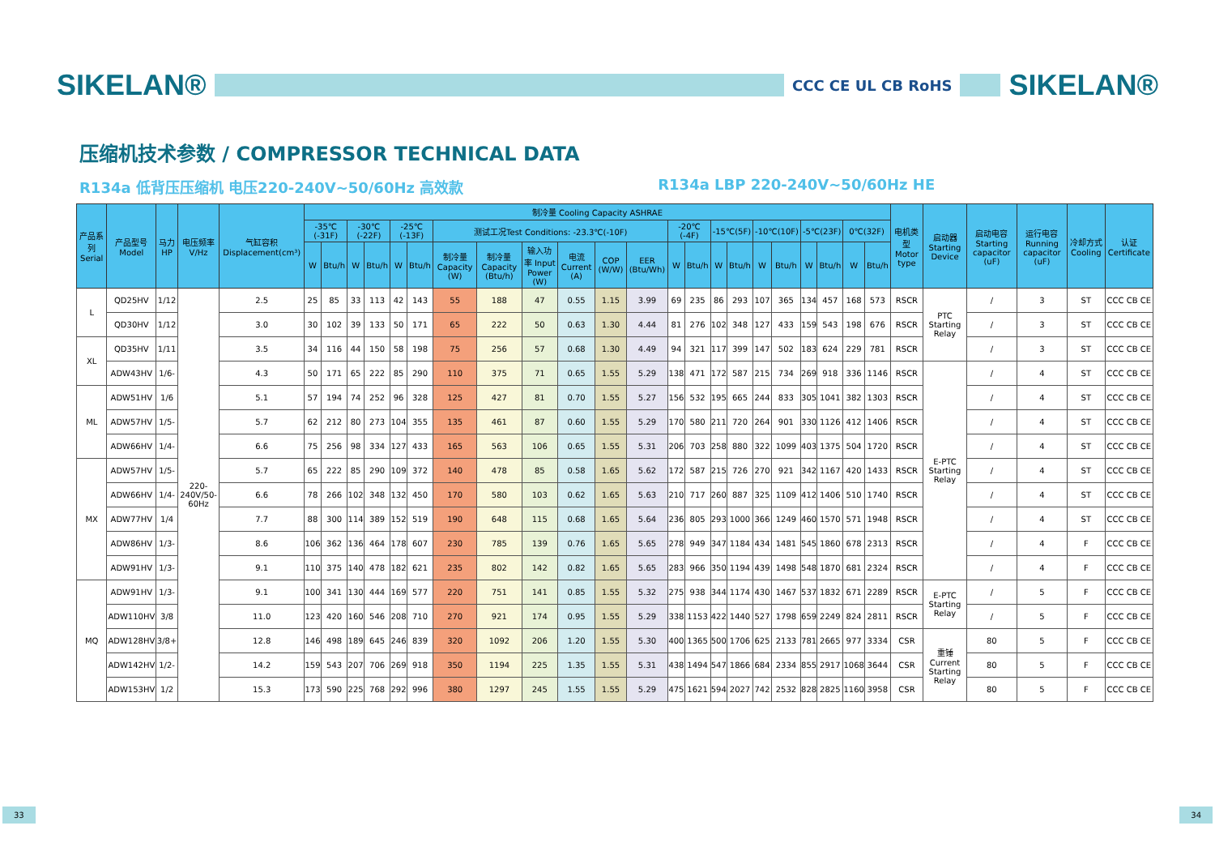SIKELAN®
CCC CE UL CB RoHS
SIKELAN®
压缩机技术参数 / COMPRESSOR TECHNICAL DATA
R134a 低背压压缩机 电压220-240V~50/60Hz 高效款 R134a LBP 220-240V~50/60Hz HE
| 产品系列 Serial | 产品型号 Model | 马力HP | 电压频率 V/Hz | 气缸容积 Displacement(cm³) | 制冷量 Cooling Capacity ASHRAE | | | | | | | | | | | | | | | | | | | | | | 电机类型 Motor type | 启动器 Starting Device | 启动电容 Starting capacitor (uF) | 运行电容 Running capacitor (uF) | 冷却方式 Cooling | 认证 Certificate |
| --- | --- | --- | --- | --- | --- | --- | --- | --- | --- | --- | --- | --- | --- | --- | --- | --- | --- | --- | --- | --- | --- | --- | --- | --- | --- | --- | --- | --- | --- | --- | --- | --- |
| | | | | | -35℃ (-31F) | | -30℃(-22F) | | -25℃(-13F) | | 测试工况Test Conditions: -23.3℃(-10F) | | | | | | -20℃(-4F) | | -15℃(5F) | | -10℃(10F) | | -5℃(23F) | | 0℃(32F) | | | | | | | |
| | | | | | W | Btu/h | W | Btu/h | W | Btu/h | 制冷量 Capacity (W) | 制冷量 Capacity (Btu/h) | 输入功率 Input Power (W) | 电流 Current (A) | COP (W/W) | EER (Btu/Wh) | W | Btu/h | W | Btu/h | W | Btu/h | W | Btu/h | W | Btu/h | | | | | | |
| L | QD25HV | 1/12 | 220-240V/50-60Hz | 2.5 | 25 | 85 | 33 | 113 | 42 | 143 | 55 | 188 | 47 | 0.55 | 1.15 | 3.99 | 69 | 235 | 86 | 293 | 107 | 365 | 134 | 457 | 168 | 573 | RSCR | PTC Starting Relay | / | 3 | ST | CCC CB CE |
| | QD30HV | 1/12 | | 3.0 | 30 | 102 | 39 | 133 | 50 | 171 | 65 | 222 | 50 | 0.63 | 1.30 | 4.44 | 81 | 276 | 102 | 348 | 127 | 433 | 159 | 543 | 198 | 676 | RSCR | | / | 3 | ST | CCC CB CE |
| XL | QD35HV | 1/11 | | 3.5 | 34 | 116 | 44 | 150 | 58 | 198 | 75 | 256 | 57 | 0.68 | 1.30 | 4.49 | 94 | 321 | 117 | 399 | 147 | 502 | 183 | 624 | 229 | 781 | RSCR | | / | 3 | ST | CCC CB CE |
| | ADW43HV | 1/6- | | 4.3 | 50 | 171 | 65 | 222 | 85 | 290 | 110 | 375 | 71 | 0.65 | 1.55 | 5.29 | 138 | 471 | 172 | 587 | 215 | 734 | 269 | 918 | 336 | 1146 | RSCR | E-PTC Starting Relay | / | 4 | ST | CCC CB CE |
| ML | ADW51HV | 1/6 | | 5.1 | 57 | 194 | 74 | 252 | 96 | 328 | 125 | 427 | 81 | 0.70 | 1.55 | 5.27 | 156 | 532 | 195 | 665 | 244 | 833 | 305 | 1041 | 382 | 1303 | RSCR | | / | 4 | ST | CCC CB CE |
| | ADW57HV | 1/5- | | 5.7 | 62 | 212 | 80 | 273 | 104 | 355 | 135 | 461 | 87 | 0.60 | 1.55 | 5.29 | 170 | 580 | 211 | 720 | 264 | 901 | 330 | 1126 | 412 | 1406 | RSCR | | / | 4 | ST | CCC CB CE |
| | ADW66HV | 1/4- | | 6.6 | 75 | 256 | 98 | 334 | 127 | 433 | 165 | 563 | 106 | 0.65 | 1.55 | 5.31 | 206 | 703 | 258 | 880 | 322 | 1099 | 403 | 1375 | 504 | 1720 | RSCR | | / | 4 | ST | CCC CB CE |
| MX | ADW57HV | 1/5- | | 5.7 | 65 | 222 | 85 | 290 | 109 | 372 | 140 | 478 | 85 | 0.58 | 1.65 | 5.62 | 172 | 587 | 215 | 726 | 270 | 921 | 342 | 1167 | 420 | 1433 | RSCR | | / | 4 | ST | CCC CB CE |
| | ADW66HV | 1/4- | | 6.6 | 78 | 266 | 102 | 348 | 132 | 450 | 170 | 580 | 103 | 0.62 | 1.65 | 5.63 | 210 | 717 | 260 | 887 | 325 | 1109 | 412 | 1406 | 510 | 1740 | RSCR | | / | 4 | ST | CCC CB CE |
| | ADW77HV | 1/4 | | 7.7 | 88 | 300 | 114 | 389 | 152 | 519 | 190 | 648 | 115 | 0.68 | 1.65 | 5.64 | 236 | 805 | 293 | 1000 | 366 | 1249 | 460 | 1570 | 571 | 1948 | RSCR | | / | 4 | ST | CCC CB CE |
| | ADW86HV | 1/3- | | 8.6 | 106 | 362 | 136 | 464 | 178 | 607 | 230 | 785 | 139 | 0.76 | 1.65 | 5.65 | 278 | 949 | 347 | 1184 | 434 | 1481 | 545 | 1860 | 678 | 2313 | RSCR | | / | 4 | F | CCC CB CE |
| | ADW91HV | 1/3- | | 9.1 | 110 | 375 | 140 | 478 | 182 | 621 | 235 | 802 | 142 | 0.82 | 1.65 | 5.65 | 283 | 966 | 350 | 1194 | 439 | 1498 | 548 | 1870 | 681 | 2324 | RSCR | | / | 4 | F | CCC CB CE |
| MQ | ADW91HV | 1/3- | | 9.1 | 100 | 341 | 130 | 444 | 169 | 577 | 220 | 751 | 141 | 0.85 | 1.55 | 5.32 | 275 | 938 | 344 | 1174 | 430 | 1467 | 537 | 1832 | 671 | 2289 | RSCR | E-PTC Starting Relay | / | 5 | F | CCC CB CE |
| | ADW110HV | 3/8 | | 11.0 | 123 | 420 | 160 | 546 | 208 | 710 | 270 | 921 | 174 | 0.95 | 1.55 | 5.29 | 338 | 1153 | 422 | 1440 | 527 | 1798 | 659 | 2249 | 824 | 2811 | RSCR | | / | 5 | F | CCC CB CE |
| | ADW128HV | 3/8+ | | 12.8 | 146 | 498 | 189 | 645 | 246 | 839 | 320 | 1092 | 206 | 1.20 | 1.55 | 5.30 | 400 | 1365 | 500 | 1706 | 625 | 2133 | 781 | 2665 | 977 | 3334 | CSR | 重锤 Current Starting Relay | 80 | 5 | F | CCC CB CE |
| | ADW142HV | 1/2- | | 14.2 | 159 | 543 | 207 | 706 | 269 | 918 | 350 | 1194 | 225 | 1.35 | 1.55 | 5.31 | 438 | 1494 | 547 | 1866 | 684 | 2334 | 855 | 2917 | 1068 | 3644 | CSR | | 80 | 5 | F | CCC CB CE |
| | ADW153HV | 1/2 | | 15.3 | 173 | 590 | 225 | 768 | 292 | 996 | 380 | 1297 | 245 | 1.55 | 1.55 | 5.29 | 475 | 1621 | 594 | 2027 | 742 | 2532 | 828 | 2825 | 1160 | 3958 | CSR | | 80 | 5 | F | CCC CB CE |
33 34